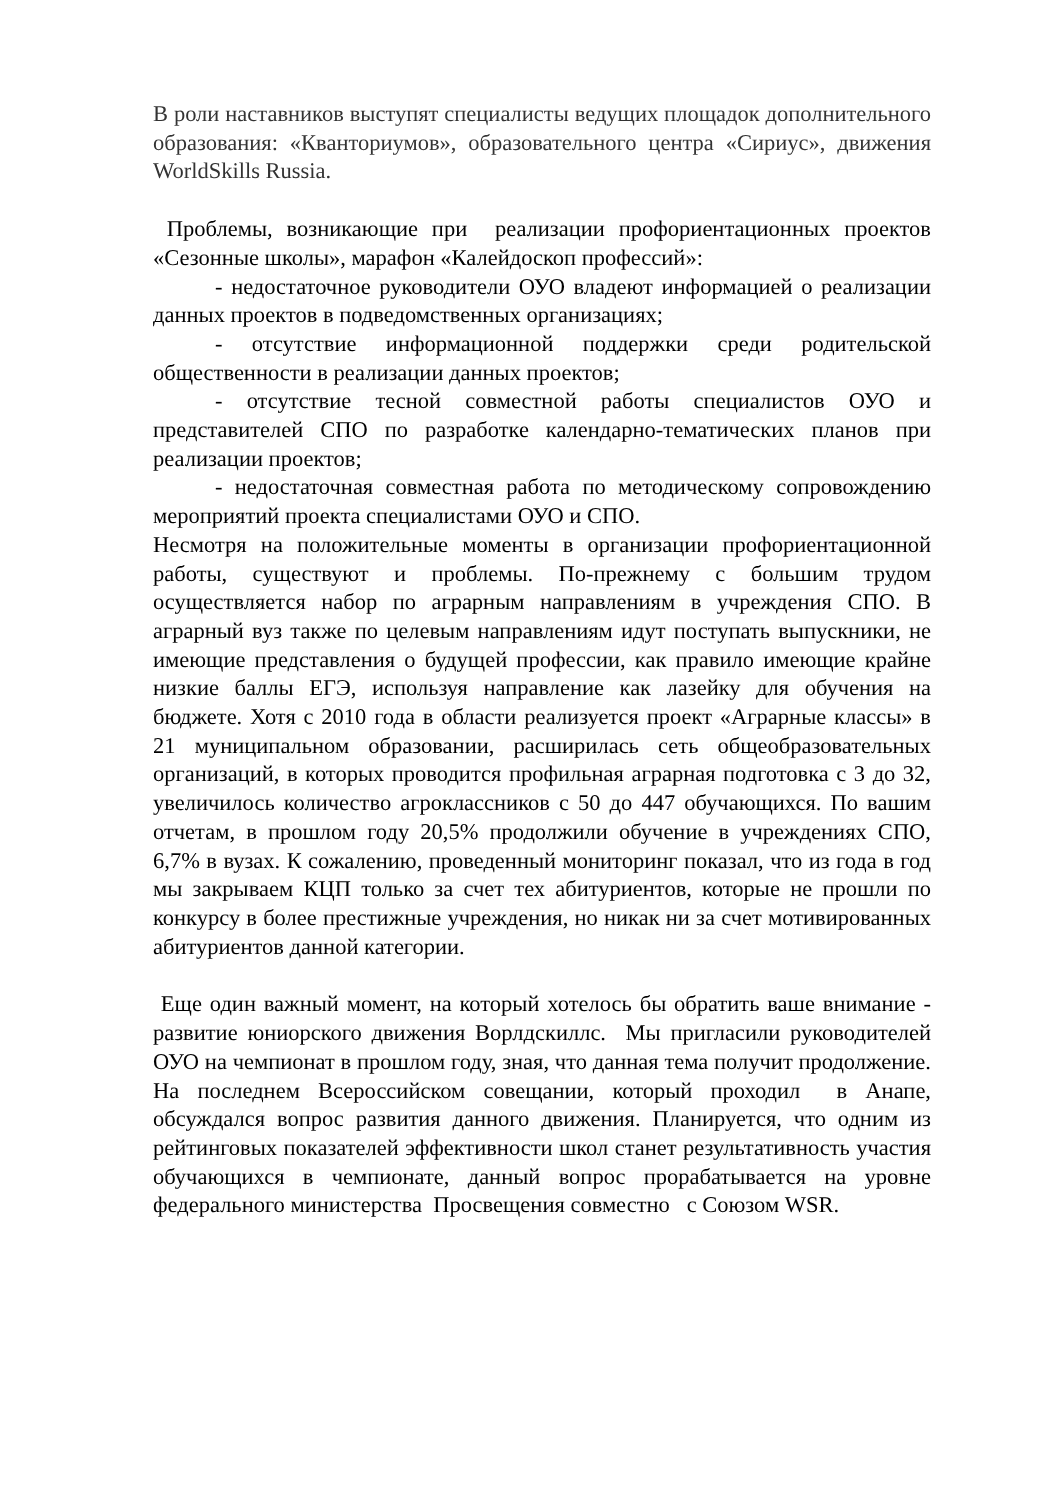В роли наставников выступят специалисты ведущих площадок дополнительного образования: «Кванториумов», образовательного центра «Сириус», движения WorldSkills Russia.
Проблемы, возникающие при реализации профориентационных проектов «Сезонные школы», марафон «Калейдоскоп профессий»:
- недостаточное руководители ОУО владеют информацией о реализации данных проектов в подведомственных организациях;
- отсутствие информационной поддержки среди родительской общественности в реализации данных проектов;
- отсутствие тесной совместной работы специалистов ОУО и представителей СПО по разработке календарно-тематических планов при реализации проектов;
- недостаточная совместная работа по методическому сопровождению мероприятий проекта специалистами ОУО и СПО.
Несмотря на положительные моменты в организации профориентационной работы, существуют и проблемы. По-прежнему с большим трудом осуществляется набор по аграрным направлениям в учреждения СПО. В аграрный вуз также по целевым направлениям идут поступать выпускники, не имеющие представления о будущей профессии, как правило имеющие крайне низкие баллы ЕГЭ, используя направление как лазейку для обучения на бюджете. Хотя с 2010 года в области реализуется проект «Аграрные классы» в 21 муниципальном образовании, расширилась сеть общеобразовательных организаций, в которых проводится профильная аграрная подготовка с 3 до 32, увеличилось количество агроклассников с 50 до 447 обучающихся. По вашим отчетам, в прошлом году 20,5% продолжили обучение в учреждениях СПО, 6,7% в вузах. К сожалению, проведенный мониторинг показал, что из года в год мы закрываем КЦП только за счет тех абитуриентов, которые не прошли по конкурсу в более престижные учреждения, но никак ни за счет мотивированных абитуриентов данной категории.
Еще один важный момент, на который хотелось бы обратить ваше внимание - развитие юниорского движения Ворлдскиллс. Мы пригласили руководителей ОУО на чемпионат в прошлом году, зная, что данная тема получит продолжение. На последнем Всероссийском совещании, который проходил в Анапе, обсуждался вопрос развития данного движения. Планируется, что одним из рейтинговых показателей эффективности школ станет результативность участия обучающихся в чемпионате, данный вопрос прорабатывается на уровне федерального министерства Просвещения совместно с Союзом WSR.